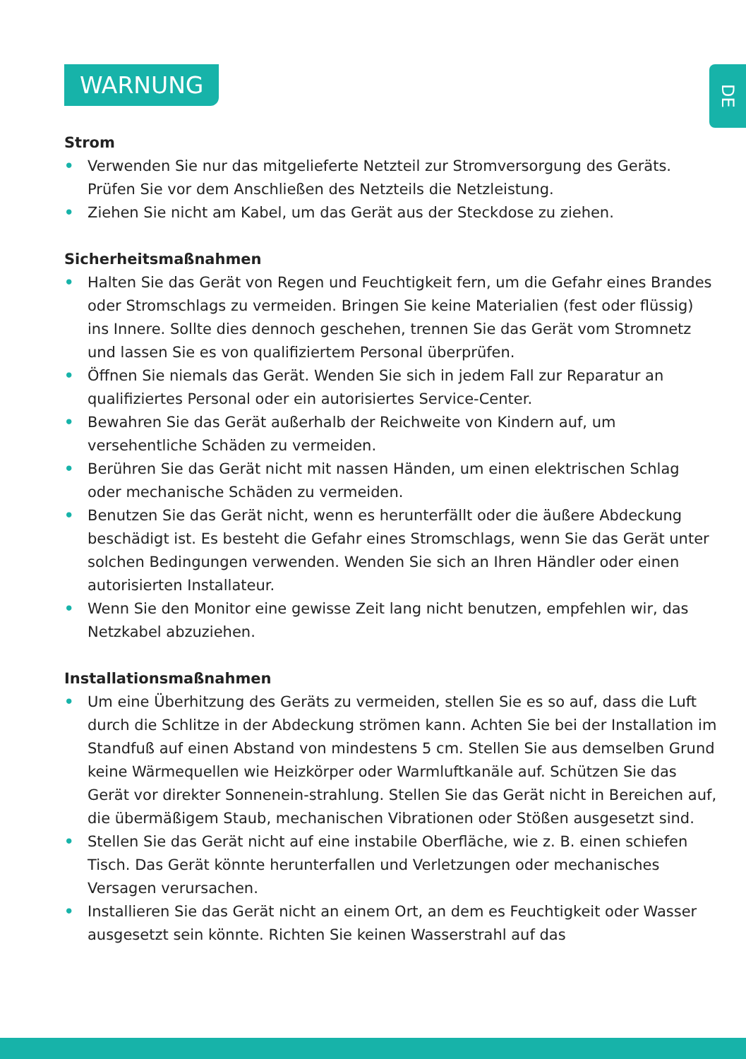DE
WARNUNG
Strom
• Verwenden Sie nur das mitgelieferte Netzteil zur Stromversorgung des Geräts. Prüfen Sie vor dem Anschließen des Netzteils die Netzleistung.
• Ziehen Sie nicht am Kabel, um das Gerät aus der Steckdose zu ziehen.
Sicherheitsmaßnahmen
• Halten Sie das Gerät von Regen und Feuchtigkeit fern, um die Gefahr eines Brandes oder Stromschlags zu vermeiden. Bringen Sie keine Materialien (fest oder flüssig) ins Innere. Sollte dies dennoch geschehen, trennen Sie das Gerät vom Stromnetz und lassen Sie es von qualifiziertem Personal überprüfen.
• Öffnen Sie niemals das Gerät. Wenden Sie sich in jedem Fall zur Reparatur an qualifiziertes Personal oder ein autorisiertes Service-Center.
• Bewahren Sie das Gerät außerhalb der Reichweite von Kindern auf, um versehentliche Schäden zu vermeiden.
• Berühren Sie das Gerät nicht mit nassen Händen, um einen elektrischen Schlag oder mechanische Schäden zu vermeiden.
• Benutzen Sie das Gerät nicht, wenn es herunterfällt oder die äußere Abdeckung beschädigt ist. Es besteht die Gefahr eines Stromschlags, wenn Sie das Gerät unter solchen Bedingungen verwenden. Wenden Sie sich an Ihren Händler oder einen autorisierten Installateur.
• Wenn Sie den Monitor eine gewisse Zeit lang nicht benutzen, empfehlen wir, das Netzkabel abzuziehen.
Installationsmaßnahmen
• Um eine Überhitzung des Geräts zu vermeiden, stellen Sie es so auf, dass die Luft durch die Schlitze in der Abdeckung strömen kann. Achten Sie bei der Installation im Standfuß auf einen Abstand von mindestens 5 cm. Stellen Sie aus demselben Grund keine Wärmequellen wie Heizkörper oder Warmluftkanäle auf. Schützen Sie das Gerät vor direkter Sonnenein-strahlung. Stellen Sie das Gerät nicht in Bereichen auf, die übermäßigem Staub, mechanischen Vibrationen oder Stößen ausgesetzt sind.
• Stellen Sie das Gerät nicht auf eine instabile Oberfläche, wie z. B. einen schiefen Tisch. Das Gerät könnte herunterfallen und Verletzungen oder mechanisches Versagen verursachen.
• Installieren Sie das Gerät nicht an einem Ort, an dem es Feuchtigkeit oder Wasser ausgesetzt sein könnte. Richten Sie keinen Wasserstrahl auf das